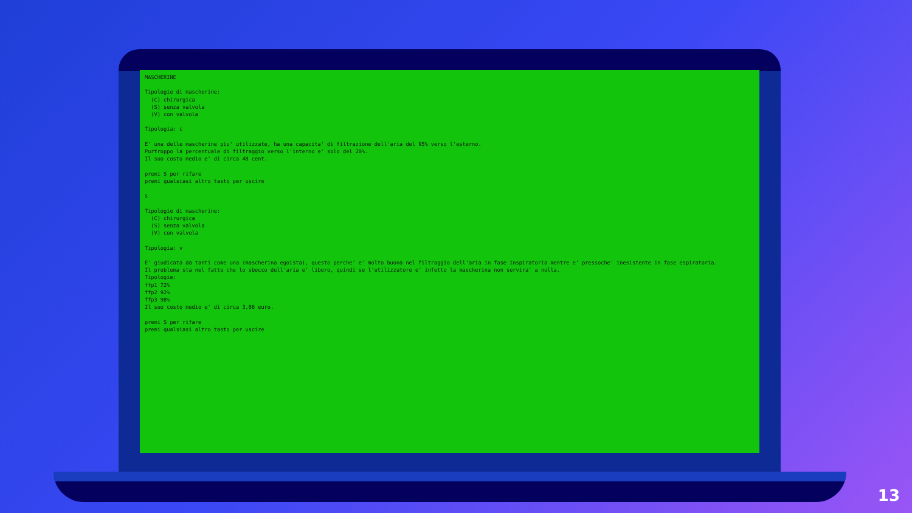MASCHERINE

Tipologie di mascherine:
  (C) chirurgica
  (S) senza valvola
  (V) con valvola

Tipologia: c

E' una delle mascherine piu' utilizzate, ha una capacita' di filtrazione dell'aria del 95% verso l'esterno.
Purtroppo la percentuale di filtraggio verso l'interno e' solo del 20%.
Il suo costo medio e' di circa 48 cent.

premi S per rifare
premi qualsiasi altro tasto per uscire

s

Tipologie di mascherine:
  (C) chirurgica
  (S) senza valvola
  (V) con valvola

Tipologia: v

E' giudicata da tanti come una (mascherina egoista), questo perche' e' molto buona nel filtraggio dell'aria in fase inspiratoria mentre e' pressoche' inesistente in fase espiratoria.
Il problema sta nel fatto che lo sbocco dell'aria e' libero, quindi se l'utilizzatore e' infetto la mascherina non servira' a nulla.
Tipologie:
ffp1 72%
ffp2 92%
ffp3 98%
Il suo costo medio e' di circa 3,86 euro.

premi S per rifare
premi qualsiasi altro tasto per uscire
13